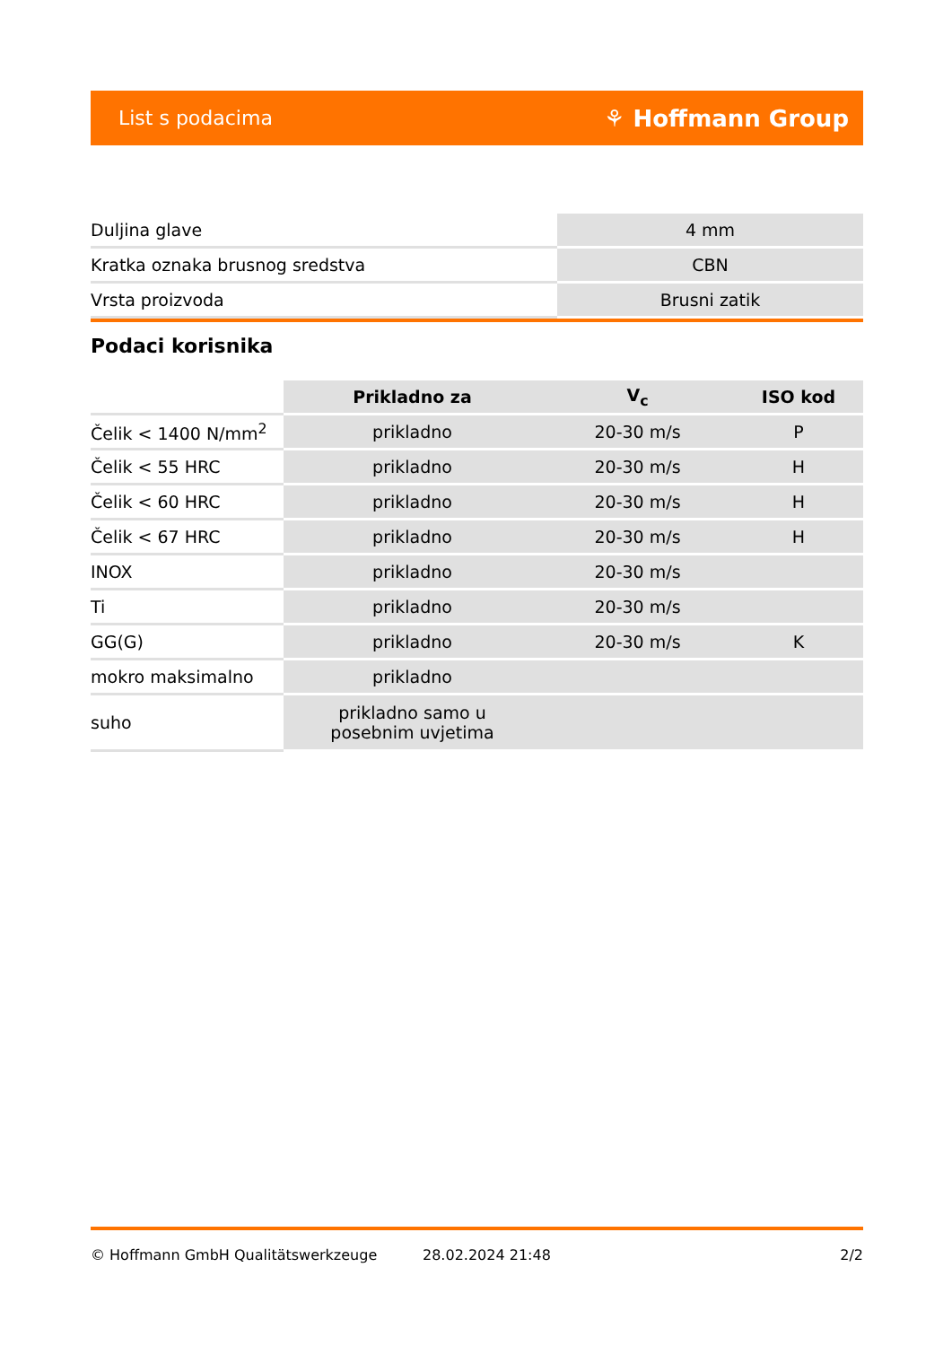List s podacima ⚘ Hoffmann Group
| Duljina glave | 4 mm |
| Kratka oznaka brusnog sredstva | CBN |
| Vrsta proizvoda | Brusni zatik |
Podaci korisnika
| | Prikladno za | V<sub>c</sub> | ISO kod |
| --- | --- | --- | --- |
| Čelik < 1400 N/mm<sup>2</sup> | prikladno | 20-30 m/s | P |
| Čelik < 55 HRC | prikladno | 20-30 m/s | H |
| Čelik < 60 HRC | prikladno | 20-30 m/s | H |
| Čelik < 67 HRC | prikladno | 20-30 m/s | H |
| INOX | prikladno | 20-30 m/s | |
| Ti | prikladno | 20-30 m/s | |
| GG(G) | prikladno | 20-30 m/s | K |
| mokro maksimalno | prikladno | | |
| suho | prikladno samo u posebnim uvjetima | | |
© Hoffmann GmbH Qualitätswerkzeuge 28.02.2024 21:48 2/2